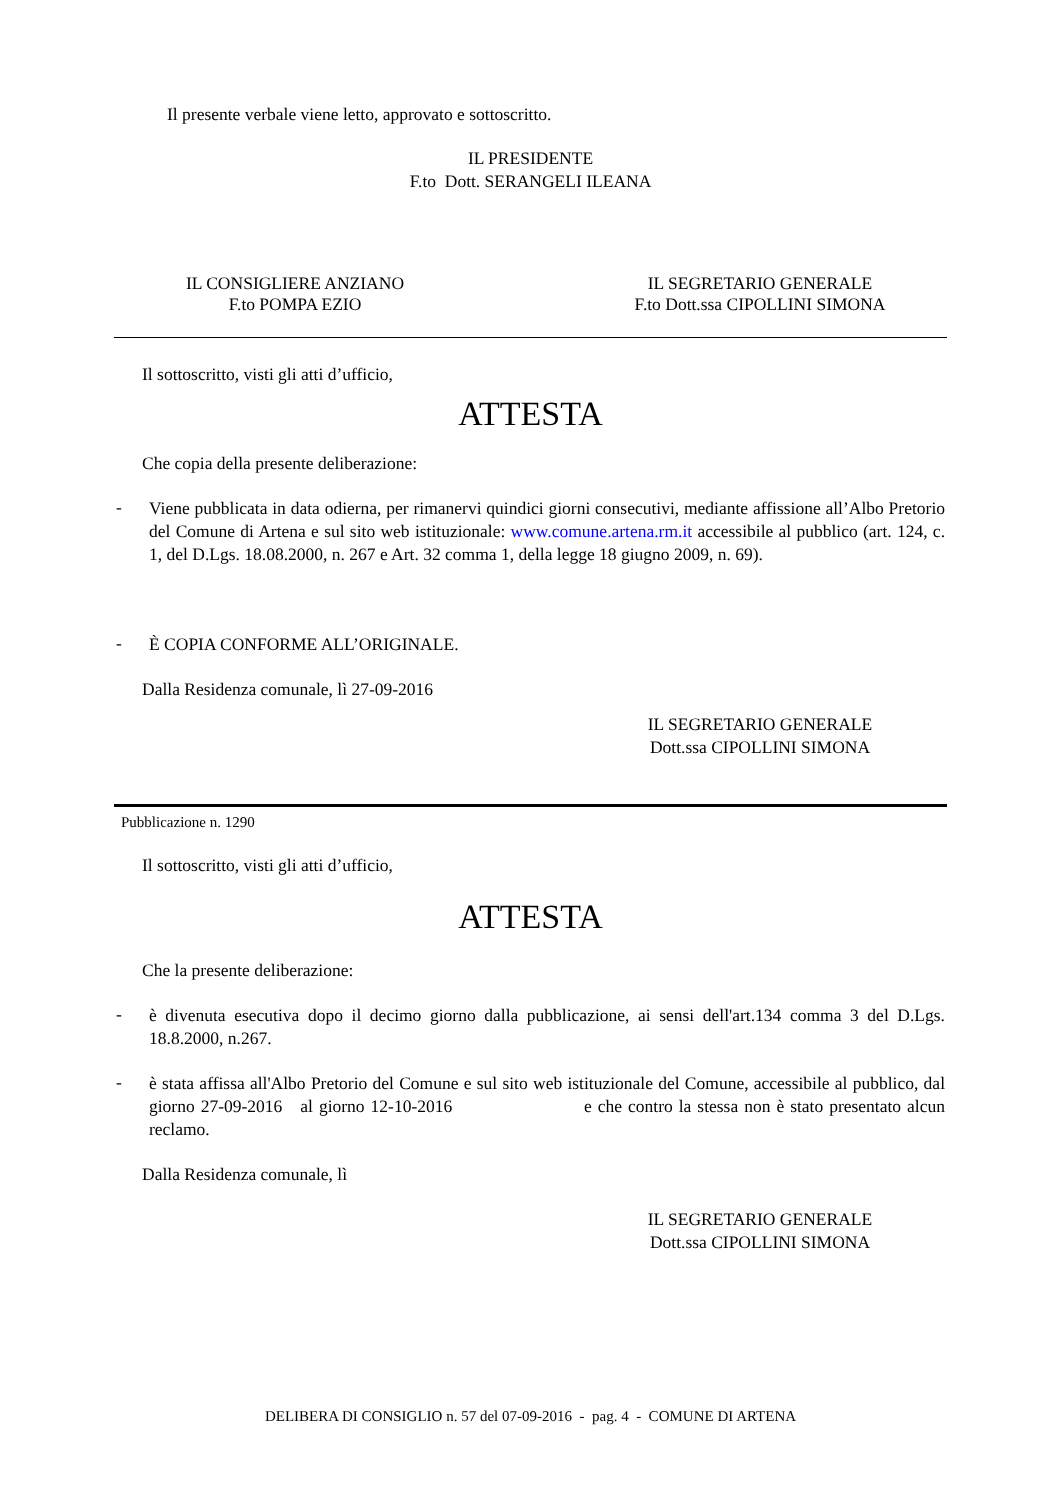Il presente verbale viene letto, approvato e sottoscritto.
IL PRESIDENTE
F.to Dott. SERANGELI ILEANA
IL CONSIGLIERE ANZIANO
F.to POMPA EZIO
IL SEGRETARIO GENERALE
F.to Dott.ssa CIPOLLINI SIMONA
Il sottoscritto, visti gli atti d’ufficio,
ATTESTA
Che copia della presente deliberazione:
-
Viene pubblicata in data odierna, per rimanervi quindici giorni consecutivi, mediante affissione all’Albo Pretorio del Comune di Artena e sul sito web istituzionale: www.comune.artena.rm.it accessibile al pubblico (art. 124, c. 1, del D.Lgs. 18.08.2000, n. 267 e Art. 32 comma 1, della legge 18 giugno 2009, n. 69).
-
È COPIA CONFORME ALL’ORIGINALE.
Dalla Residenza comunale, lì 27-09-2016
IL SEGRETARIO GENERALE
Dott.ssa CIPOLLINI SIMONA
Pubblicazione n. 1290
Il sottoscritto, visti gli atti d’ufficio,
ATTESTA
Che la presente deliberazione:
-
è divenuta esecutiva dopo il decimo giorno dalla pubblicazione, ai sensi dell'art.134 comma 3 del D.Lgs. 18.8.2000, n.267.
-
è stata affissa all'Albo Pretorio del Comune e sul sito web istituzionale del Comune, accessibile al pubblico, dal giorno 27-09-2016 al giorno 12-10-2016 e che contro la stessa non è stato presentato alcun reclamo.
Dalla Residenza comunale, lì
IL SEGRETARIO GENERALE
Dott.ssa CIPOLLINI SIMONA
DELIBERA DI CONSIGLIO n. 57 del 07-09-2016 - pag. 4 - COMUNE DI ARTENA